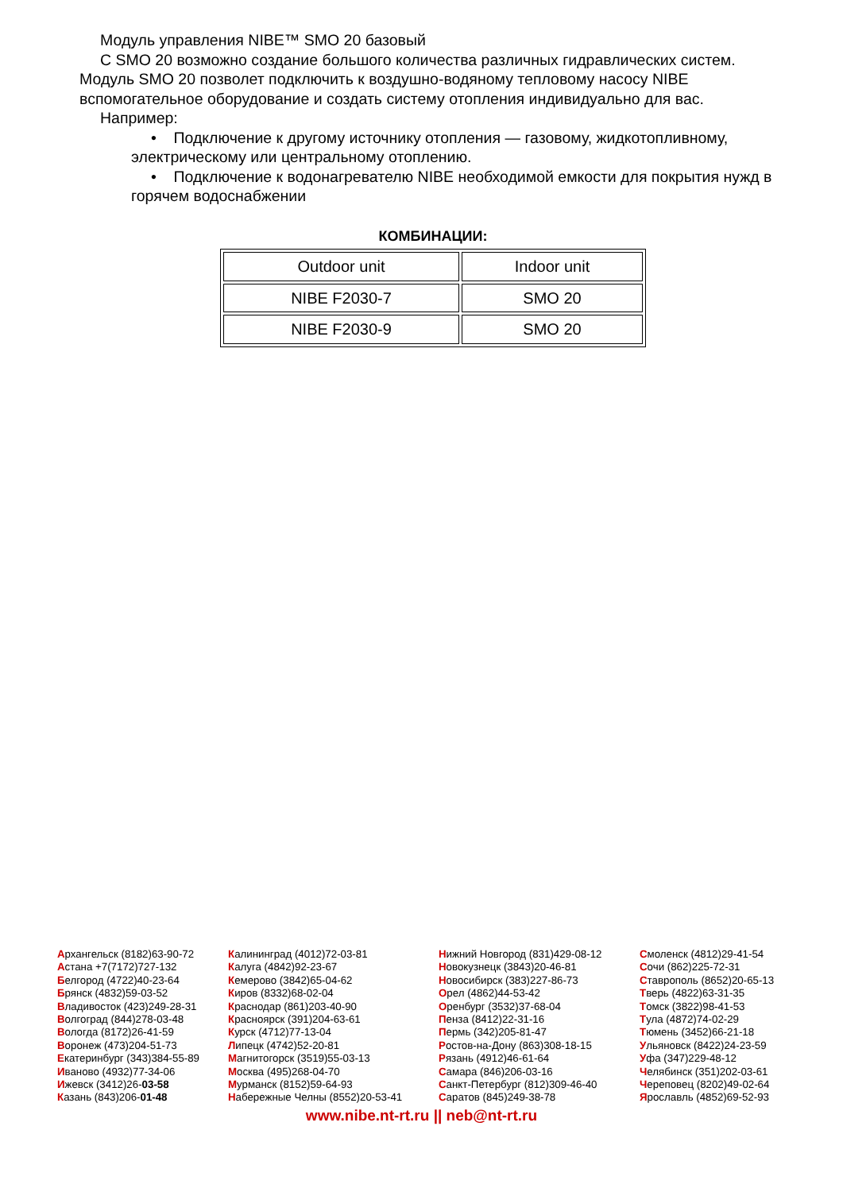Модуль управления NIBE™ SMO 20 базовый
С SMO 20 возможно создание большого количества различных гидравлических систем. Модуль SMO 20 позволет подключить к воздушно-водяному тепловому насосу NIBE вспомогательное оборудование и создать систему отопления индивидуально для вас.
Например:
• Подключение к другому источнику отопления — газовому, жидкотопливному, электрическому или центральному отоплению.
• Подключение к водонагревателю NIBE необходимой емкости для покрытия нужд в горячем водоснабжении
КОМБИНАЦИИ:
| Outdoor unit | Indoor unit |
| NIBE F2030-7 | SMO 20 |
| NIBE F2030-9 | SMO 20 |
Архангельск (8182)63-90-72
Астана +7(7172)727-132
Белгород (4722)40-23-64
Брянск (4832)59-03-52
Владивосток (423)249-28-31
Волгоград (844)278-03-48
Вологда (8172)26-41-59
Воронеж (473)204-51-73
Екатеринбург (343)384-55-89
Иваново (4932)77-34-06
Ижевск (3412)26-03-58
Казань (843)206-01-48
Калининград (4012)72-03-81
Калуга (4842)92-23-67
Кемерово (3842)65-04-62
Киров (8332)68-02-04
Краснодар (861)203-40-90
Красноярск (391)204-63-61
Курск (4712)77-13-04
Липецк (4742)52-20-81
Магнитогорск (3519)55-03-13
Москва (495)268-04-70
Мурманск (8152)59-64-93
Набережные Челны (8552)20-53-41
Нижний Новгород (831)429-08-12
Новокузнецк (3843)20-46-81
Новосибирск (383)227-86-73
Орел (4862)44-53-42
Оренбург (3532)37-68-04
Пенза (8412)22-31-16
Пермь (342)205-81-47
Ростов-на-Дону (863)308-18-15
Рязань (4912)46-61-64
Самара (846)206-03-16
Санкт-Петербург (812)309-46-40
Саратов (845)249-38-78
Смоленск (4812)29-41-54
Сочи (862)225-72-31
Ставрополь (8652)20-65-13
Тверь (4822)63-31-35
Томск (3822)98-41-53
Тула (4872)74-02-29
Тюмень (3452)66-21-18
Ульяновск (8422)24-23-59
Уфа (347)229-48-12
Челябинск (351)202-03-61
Череповец (8202)49-02-64
Ярославль (4852)69-52-93
www.nibe.nt-rt.ru || neb@nt-rt.ru